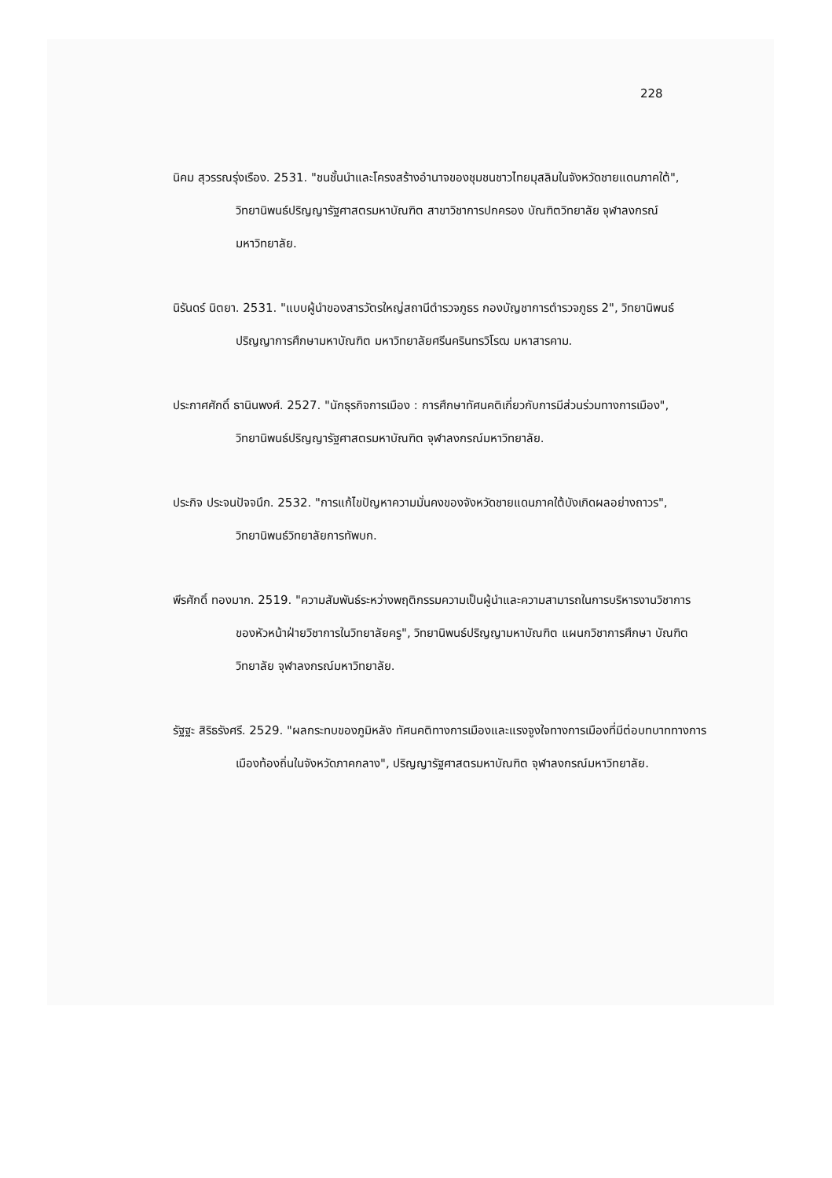228
นิคม สุวรรณรุ่งเรือง. 2531. "ชนชั้นนำและโครงสร้างอำนาจของชุมชนชาวไทยมุสลิมในจังหวัดชายแดนภาคใต้", วิทยานิพนธ์ปริญญารัฐศาสตรมหาบัณฑิต สาขาวิชาการปกครอง บัณฑิตวิทยาลัย จุฬาลงกรณ์มหาวิทยาลัย.
นิรันดร์ นิตยา. 2531. "แบบผู้นำของสารวัตรใหญ่สถานีตำรวจภูธร กองบัญชาการตำรวจภูธร 2", วิทยานิพนธ์ปริญญาการศึกษามหาบัณฑิต มหาวิทยาลัยศรีนครินทรวิโรฒ มหาสารคาม.
ประกาศศักดิ์ ธานินพงศ์. 2527. "นักธุรกิจการเมือง : การศึกษาทัศนคติเกี่ยวกับการมีส่วนร่วมทางการเมือง", วิทยานิพนธ์ปริญญารัฐศาสตรมหาบัณฑิต จุฬาลงกรณ์มหาวิทยาลัย.
ประกิจ ประจนปัจจนึก. 2532. "การแก้ไขปัญหาความมั่นคงของจังหวัดชายแดนภาคใต้บังเกิดผลอย่างถาวร", วิทยานิพนธ์วิทยาลัยการทัพบก.
พีรศักดิ์ ทองมาก. 2519. "ความสัมพันธ์ระหว่างพฤติกรรมความเป็นผู้นำและความสามารถในการบริหารงานวิชาการของหัวหน้าฝ่ายวิชาการในวิทยาลัยครู", วิทยานิพนธ์ปริญญามหาบัณฑิต แผนกวิชาการศึกษา บัณฑิตวิทยาลัย จุฬาลงกรณ์มหาวิทยาลัย.
รัฐฐะ สิริธรังศรี. 2529. "ผลกระทบของภูมิหลัง ทัศนคติทางการเมืองและแรงจูงใจทางการเมืองที่มีต่อบทบาททางการเมืองท้องถิ่นในจังหวัดภาคกลาง", ปริญญารัฐศาสตรมหาบัณฑิต จุฬาลงกรณ์มหาวิทยาลัย.